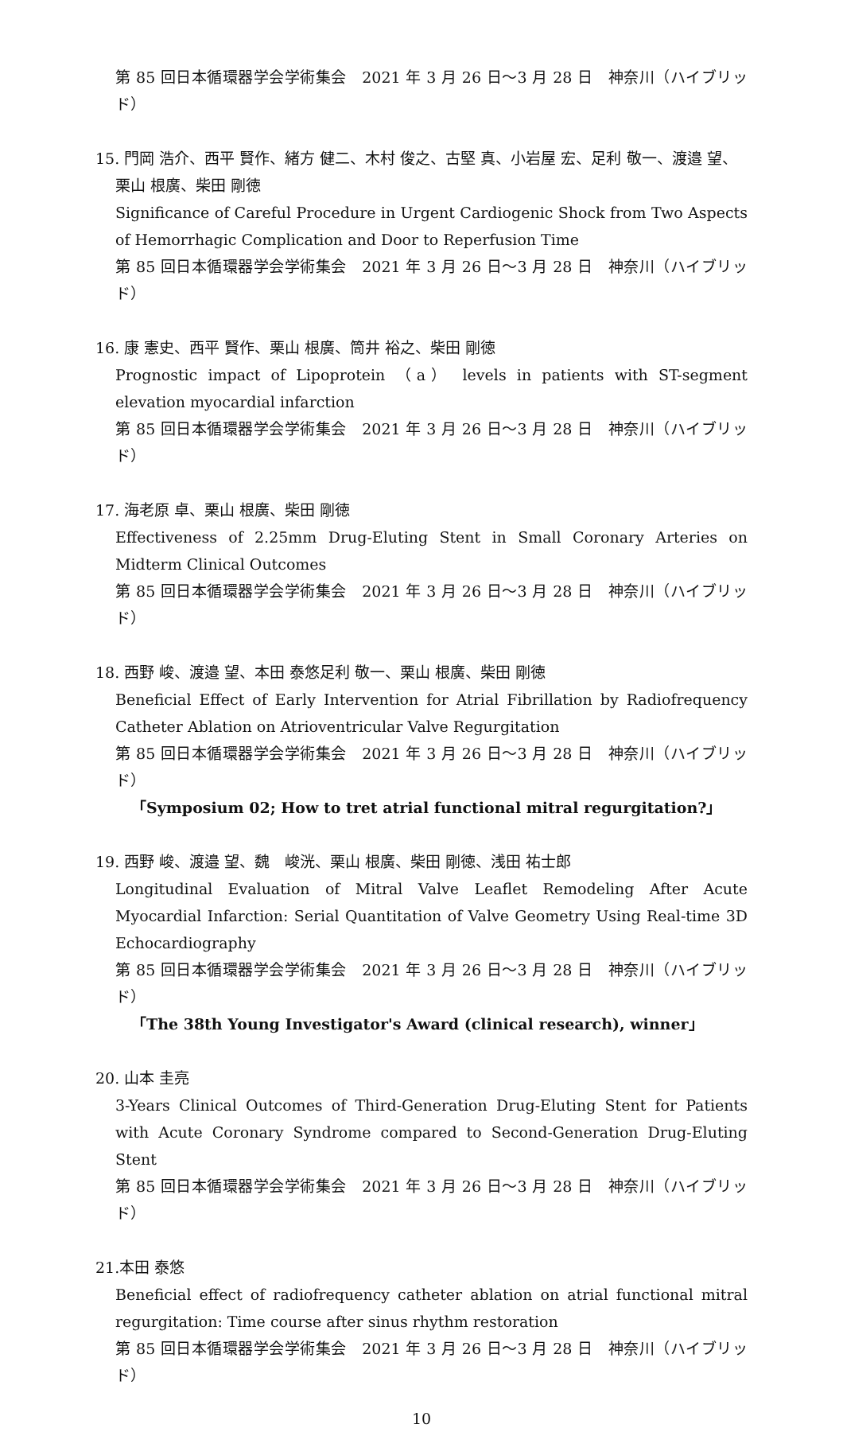第 85 回日本循環器学会学術集会　2021 年 3 月 26 日〜3 月 28 日　神奈川（ハイブリッド）
15. 門岡 浩介、西平 賢作、緒方 健二、木村 俊之、古堅 真、小岩屋 宏、足利 敬一、渡邉 望、
栗山 根廣、柴田 剛徳
Significance of Careful Procedure in Urgent Cardiogenic Shock from Two Aspects of Hemorrhagic Complication and Door to Reperfusion Time
第 85 回日本循環器学会学術集会　2021 年 3 月 26 日〜3 月 28 日　神奈川（ハイブリッド）
16. 康 憲史、西平 賢作、栗山 根廣、筒井 裕之、柴田 剛徳
Prognostic impact of Lipoprotein （a） levels in patients with ST-segment elevation myocardial infarction
第 85 回日本循環器学会学術集会　2021 年 3 月 26 日〜3 月 28 日　神奈川（ハイブリッド）
17. 海老原 卓、栗山 根廣、柴田 剛徳
Effectiveness of 2.25mm Drug-Eluting Stent in Small Coronary Arteries on Midterm Clinical Outcomes
第 85 回日本循環器学会学術集会　2021 年 3 月 26 日〜3 月 28 日　神奈川（ハイブリッド）
18. 西野 峻、渡邉 望、本田 泰悠足利 敬一、栗山 根廣、柴田 剛徳
Beneficial Effect of Early Intervention for Atrial Fibrillation by Radiofrequency Catheter Ablation on Atrioventricular Valve Regurgitation
第 85 回日本循環器学会学術集会　2021 年 3 月 26 日〜3 月 28 日　神奈川（ハイブリッド）
「Symposium 02; How to tret atrial functional mitral regurgitation?」
19. 西野 峻、渡邉 望、魏　峻洸、栗山 根廣、柴田 剛徳、浅田 祐士郎
Longitudinal Evaluation of Mitral Valve Leaflet Remodeling After Acute Myocardial Infarction: Serial Quantitation of Valve Geometry Using Real-time 3D Echocardiography
第 85 回日本循環器学会学術集会　2021 年 3 月 26 日〜3 月 28 日　神奈川（ハイブリッド）
「The 38th Young Investigator's Award (clinical research), winner」
20. 山本 圭亮
3-Years Clinical Outcomes of Third-Generation Drug-Eluting Stent for Patients with Acute Coronary Syndrome compared to Second-Generation Drug-Eluting Stent
第 85 回日本循環器学会学術集会　2021 年 3 月 26 日〜3 月 28 日　神奈川（ハイブリッド）
21.本田 泰悠
Beneficial effect of radiofrequency catheter ablation on atrial functional mitral regurgitation: Time course after sinus rhythm restoration
第 85 回日本循環器学会学術集会　2021 年 3 月 26 日〜3 月 28 日　神奈川（ハイブリッド）
10